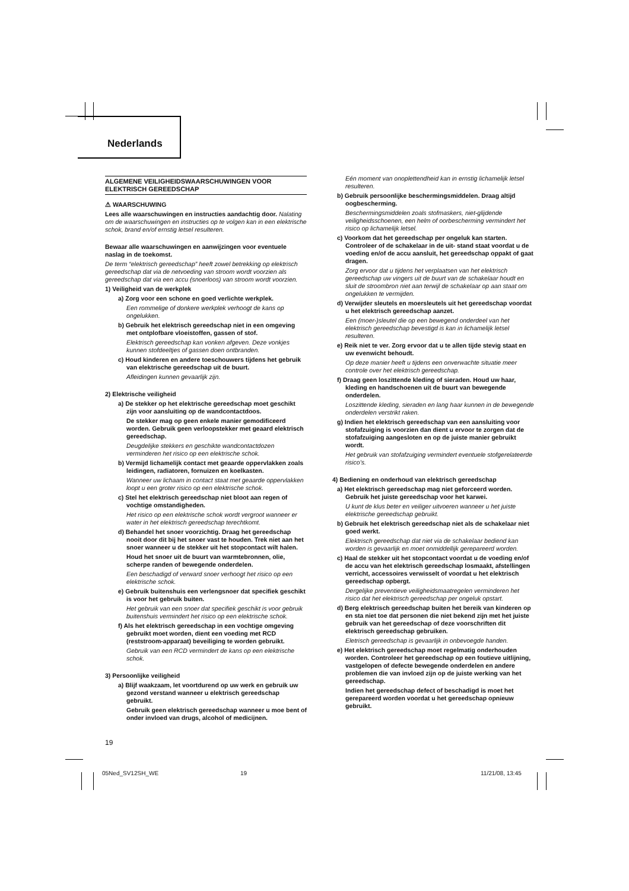Nederlands
ALGEMENE VEILIGHEIDSWAARSCHUWINGEN VOOR ELEKTRISCH GEREEDSCHAP
⚠ WAARSCHUWING
Lees alle waarschuwingen en instructies aandachtig door. Nalating om de waarschuwingen en instructies op te volgen kan in een elektrische schok, brand en/of ernstig letsel resulteren.
Bewaar alle waarschuwingen en aanwijzingen voor eventuele naslag in de toekomst.
De term “elektrisch gereedschap” heeft zowel betrekking op elektrisch gereedschap dat via de netvoeding van stroom wordt voorzien als gereedschap dat via een accu (snoerloos) van stroom wordt voorzien.
1) Veiligheid van de werkplek
a) Zorg voor een schone en goed verlichte werkplek.
Een rommelige of donkere werkplek verhoogt de kans op ongelukken.
b) Gebruik het elektrisch gereedschap niet in een omgeving met ontplofbare vloeistoffen, gassen of stof.
Elektrisch gereedschap kan vonken afgeven. Deze vonkjes kunnen stofdeeltjes of gassen doen ontbranden.
c) Houd kinderen en andere toeschouwers tijdens het gebruik van elektrische gereedschap uit de buurt.
Afleidingen kunnen gevaarlijk zijn.
2) Elektrische veiligheid
a) De stekker op het elektrische gereedschap moet geschikt zijn voor aansluiting op de wandcontactdoos.
De stekker mag op geen enkele manier gemodificeerd worden. Gebruik geen verloopstekker met geaard elektrisch gereedschap.
Deugdelijke stekkers en geschikte wandcontactdozen verminderen het risico op een elektrische schok.
b) Vermijd lichamelijk contact met geaarde oppervlakken zoals leidingen, radiatoren, fornuizen en koelkasten.
Wanneer uw lichaam in contact staat met geaarde oppervlakken loopt u een groter risico op een elektrische schok.
c) Stel het elektrisch gereedschap niet bloot aan regen of vochtige omstandigheden.
Het risico op een elektrische schok wordt vergroot wanneer er water in het elektrisch gereedschap terechtkomt.
d) Behandel het snoer voorzichtig. Draag het gereedschap nooit door dit bij het snoer vast te houden. Trek niet aan het snoer wanneer u de stekker uit het stopcontact wilt halen.
Houd het snoer uit de buurt van warmtebronnen, olie, scherpe randen of bewegende onderdelen.
Een beschadigd of verward snoer verhoogt het risico op een elektrische schok.
e) Gebruik buitenshuis een verlengsnoer dat specifiek geschikt is voor het gebruik buiten.
Het gebruik van een snoer dat specifiek geschikt is voor gebruik buitenshuis vermindert het risico op een elektrische schok.
f) Als het elektrisch gereedschap in een vochtige omgeving gebruikt moet worden, dient een voeding met RCD (reststroom-apparaat) beveiliging te worden gebruikt.
Gebruik van een RCD vermindert de kans op een elektrische schok.
3) Persoonlijke veiligheid
a) Blijf waakzaam, let voortdurend op uw werk en gebruik uw gezond verstand wanneer u elektrisch gereedschap gebruikt.
Gebruik geen elektrisch gereedschap wanneer u moe bent of onder invloed van drugs, alcohol of medicijnen.
Eén moment van onoplettendheid kan in ernstig lichamelijk letsel resulteren.
b) Gebruik persoonlijke beschermingsmiddelen. Draag altijd oogbescherming.
Beschermingsmiddelen zoals stofmaskers, niet-glijdende veiligheidsschoenen, een helm of oorbescherming vermindert het risico op lichamelijk letsel.
c) Voorkom dat het gereedschap per ongeluk kan starten. Controleer of de schakelaar in de uit- stand staat voordat u de voeding en/of de accu aansluit, het gereedschap oppakt of gaat dragen.
Zorg ervoor dat u tijdens het verplaatsen van het elektrisch gereedschap uw vingers uit de buurt van de schakelaar houdt en sluit de stroombron niet aan terwijl de schakelaar op aan staat om ongelukken te vermijden.
d) Verwijder sleutels en moersleutels uit het gereedschap voordat u het elektrisch gereedschap aanzet.
Een (moer-)sleutel die op een bewegend onderdeel van het elektrisch gereedschap bevestigd is kan in lichamelijk letsel resulteren.
e) Reik niet te ver. Zorg ervoor dat u te allen tijde stevig staat en uw evenwicht behoudt.
Op deze manier heeft u tijdens een onverwachte situatie meer controle over het elektrisch gereedschap.
f) Draag geen loszittende kleding of sieraden. Houd uw haar, kleding en handschoenen uit de buurt van bewegende onderdelen.
Loszittende kleding, sieraden en lang haar kunnen in de bewegende onderdelen verstrikt raken.
g) Indien het elektrisch gereedschap van een aansluiting voor stofafzuiging is voorzien dan dient u ervoor te zorgen dat de stofafzuiging aangesloten en op de juiste manier gebruikt wordt.
Het gebruik van stofafzuiging vermindert eventuele stofgerelateerde risico’s.
4) Bediening en onderhoud van elektrisch gereedschap
a) Het elektrisch gereedschap mag niet geforceerd worden. Gebruik het juiste gereedschap voor het karwei.
U kunt de klus beter en veiliger uitvoeren wanneer u het juiste elektrische gereedschap gebruikt.
b) Gebruik het elektrisch gereedschap niet als de schakelaar niet goed werkt.
Elektrisch gereedschap dat niet via de schakelaar bediend kan worden is gevaarlijk en moet onmiddellijk gerepareerd worden.
c) Haal de stekker uit het stopcontact voordat u de voeding en/of de accu van het elektrisch gereedschap losmaakt, afstellingen verricht, accessoires verwisselt of voordat u het elektrisch gereedschap opbergt.
Dergelijke preventieve veiligheidsmaatregelen verminderen het risico dat het elektrisch gereedschap per ongeluk opstart.
d) Berg elektrisch gereedschap buiten het bereik van kinderen op en sta niet toe dat personen die niet bekend zijn met het juiste gebruik van het gereedschap of deze voorschriften dit elektrisch gereedschap gebruiken.
Eletrisch gereedschap is gevaarlijk in onbevoegde handen.
e) Het elektrisch gereedschap moet regelmatig onderhouden worden. Controleer het gereedschap op een foutieve uitlijning, vastgelopen of defecte bewegende onderdelen en andere problemen die van invloed zijn op de juiste werking van het gereedschap.
Indien het gereedschap defect of beschadigd is moet het gerepareerd worden voordat u het gereedschap opnieuw gebruikt.
19
05Ned_SV12SH_WE 19 11/21/08, 13:45